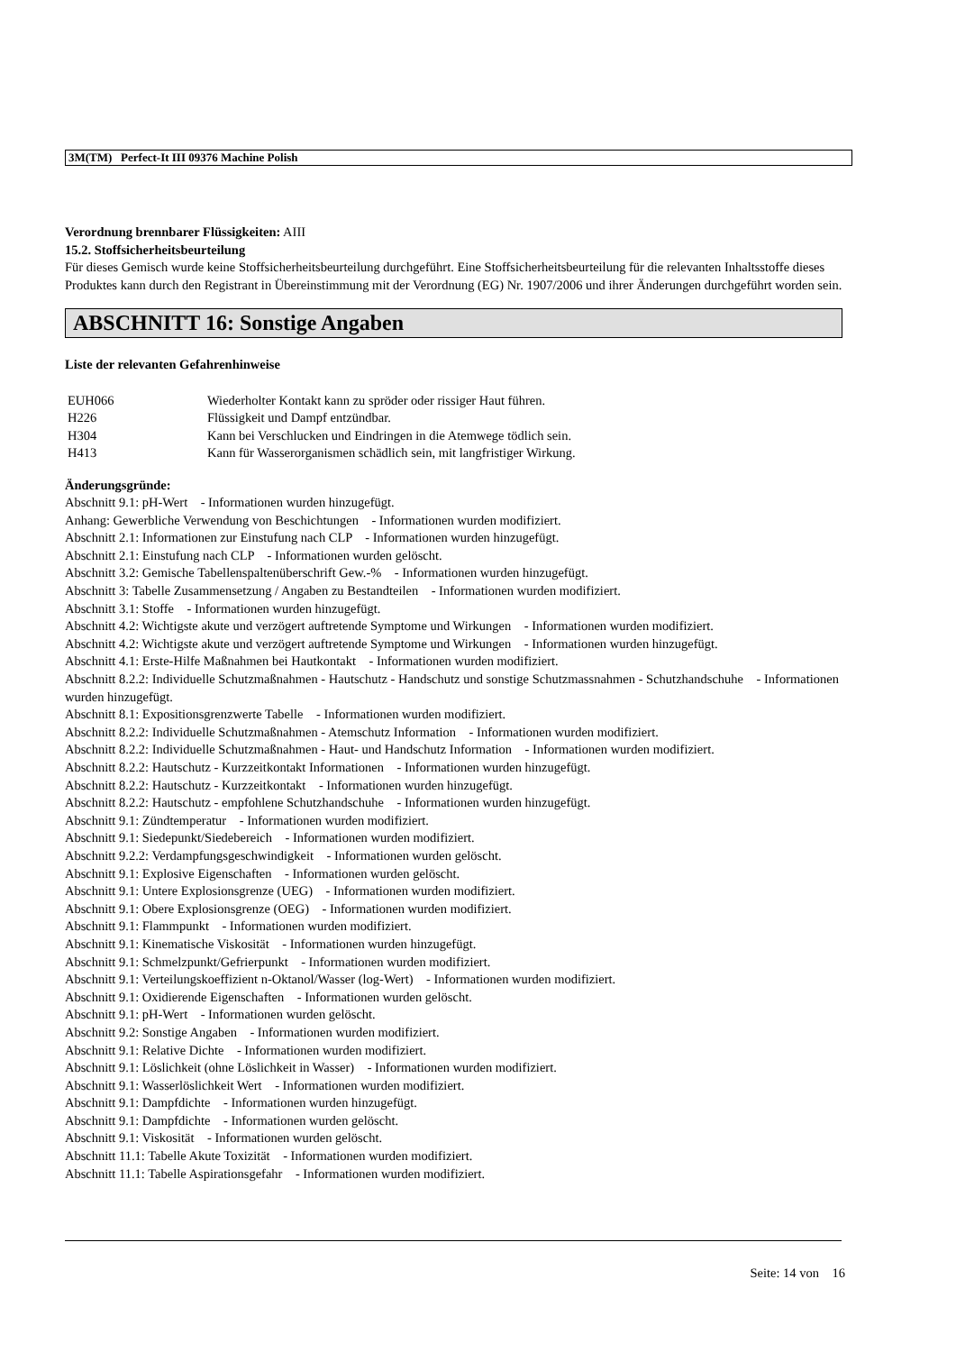3M(TM) Perfect-It III 09376 Machine Polish
Verordnung brennbarer Flüssigkeiten: AIII
15.2. Stoffsicherheitsbeurteilung
Für dieses Gemisch wurde keine Stoffsicherheitsbeurteilung durchgeführt. Eine Stoffsicherheitsbeurteilung für die relevanten Inhaltsstoffe dieses Produktes kann durch den Registrant in Übereinstimmung mit der Verordnung (EG) Nr. 1907/2006 und ihrer Änderungen durchgeführt worden sein.
ABSCHNITT 16: Sonstige Angaben
Liste der relevanten Gefahrenhinweise
| EUH066 | Wiederholter Kontakt kann zu spröder oder rissiger Haut führen. |
| H226 | Flüssigkeit und Dampf entzündbar. |
| H304 | Kann bei Verschlucken und Eindringen in die Atemwege tödlich sein. |
| H413 | Kann für Wasserorganismen schädlich sein, mit langfristiger Wirkung. |
Änderungsgründe:
Abschnitt 9.1: pH-Wert - Informationen wurden hinzugefügt.
Anhang: Gewerbliche Verwendung von Beschichtungen - Informationen wurden modifiziert.
Abschnitt 2.1: Informationen zur Einstufung nach CLP - Informationen wurden hinzugefügt.
Abschnitt 2.1: Einstufung nach CLP - Informationen wurden gelöscht.
Abschnitt 3.2: Gemische Tabellenspaltenüberschrift Gew.-% - Informationen wurden hinzugefügt.
Abschnitt 3: Tabelle Zusammensetzung / Angaben zu Bestandteilen - Informationen wurden modifiziert.
Abschnitt 3.1: Stoffe - Informationen wurden hinzugefügt.
Abschnitt 4.2: Wichtigste akute und verzögert auftretende Symptome und Wirkungen - Informationen wurden modifiziert.
Abschnitt 4.2: Wichtigste akute und verzögert auftretende Symptome und Wirkungen - Informationen wurden hinzugefügt.
Abschnitt 4.1: Erste-Hilfe Maßnahmen bei Hautkontakt - Informationen wurden modifiziert.
Abschnitt 8.2.2: Individuelle Schutzmaßnahmen - Hautschutz - Handschutz und sonstige Schutzmassnahmen - Schutzhandschuhe - Informationen wurden hinzugefügt.
Abschnitt 8.1: Expositionsgrenzwerte Tabelle - Informationen wurden modifiziert.
Abschnitt 8.2.2: Individuelle Schutzmaßnahmen - Atemschutz Information - Informationen wurden modifiziert.
Abschnitt 8.2.2: Individuelle Schutzmaßnahmen - Haut- und Handschutz Information - Informationen wurden modifiziert.
Abschnitt 8.2.2: Hautschutz - Kurzzeitkontakt Informationen - Informationen wurden hinzugefügt.
Abschnitt 8.2.2: Hautschutz - Kurzzeitkontakt - Informationen wurden hinzugefügt.
Abschnitt 8.2.2: Hautschutz - empfohlene Schutzhandschuhe - Informationen wurden hinzugefügt.
Abschnitt 9.1: Zündtemperatur - Informationen wurden modifiziert.
Abschnitt 9.1: Siedepunkt/Siedebereich - Informationen wurden modifiziert.
Abschnitt 9.2.2: Verdampfungsgeschwindigkeit - Informationen wurden gelöscht.
Abschnitt 9.1: Explosive Eigenschaften - Informationen wurden gelöscht.
Abschnitt 9.1: Untere Explosionsgrenze (UEG) - Informationen wurden modifiziert.
Abschnitt 9.1: Obere Explosionsgrenze (OEG) - Informationen wurden modifiziert.
Abschnitt 9.1: Flammpunkt - Informationen wurden modifiziert.
Abschnitt 9.1: Kinematische Viskosität - Informationen wurden hinzugefügt.
Abschnitt 9.1: Schmelzpunkt/Gefrierpunkt - Informationen wurden modifiziert.
Abschnitt 9.1: Verteilungskoeffizient n-Oktanol/Wasser (log-Wert) - Informationen wurden modifiziert.
Abschnitt 9.1: Oxidierende Eigenschaften - Informationen wurden gelöscht.
Abschnitt 9.1: pH-Wert - Informationen wurden gelöscht.
Abschnitt 9.2: Sonstige Angaben - Informationen wurden modifiziert.
Abschnitt 9.1: Relative Dichte - Informationen wurden modifiziert.
Abschnitt 9.1: Löslichkeit (ohne Löslichkeit in Wasser) - Informationen wurden modifiziert.
Abschnitt 9.1: Wasserlöslichkeit Wert - Informationen wurden modifiziert.
Abschnitt 9.1: Dampfdichte - Informationen wurden hinzugefügt.
Abschnitt 9.1: Dampfdichte - Informationen wurden gelöscht.
Abschnitt 9.1: Viskosität - Informationen wurden gelöscht.
Abschnitt 11.1: Tabelle Akute Toxizität - Informationen wurden modifiziert.
Abschnitt 11.1: Tabelle Aspirationsgefahr - Informationen wurden modifiziert.
Seite: 14 von 16